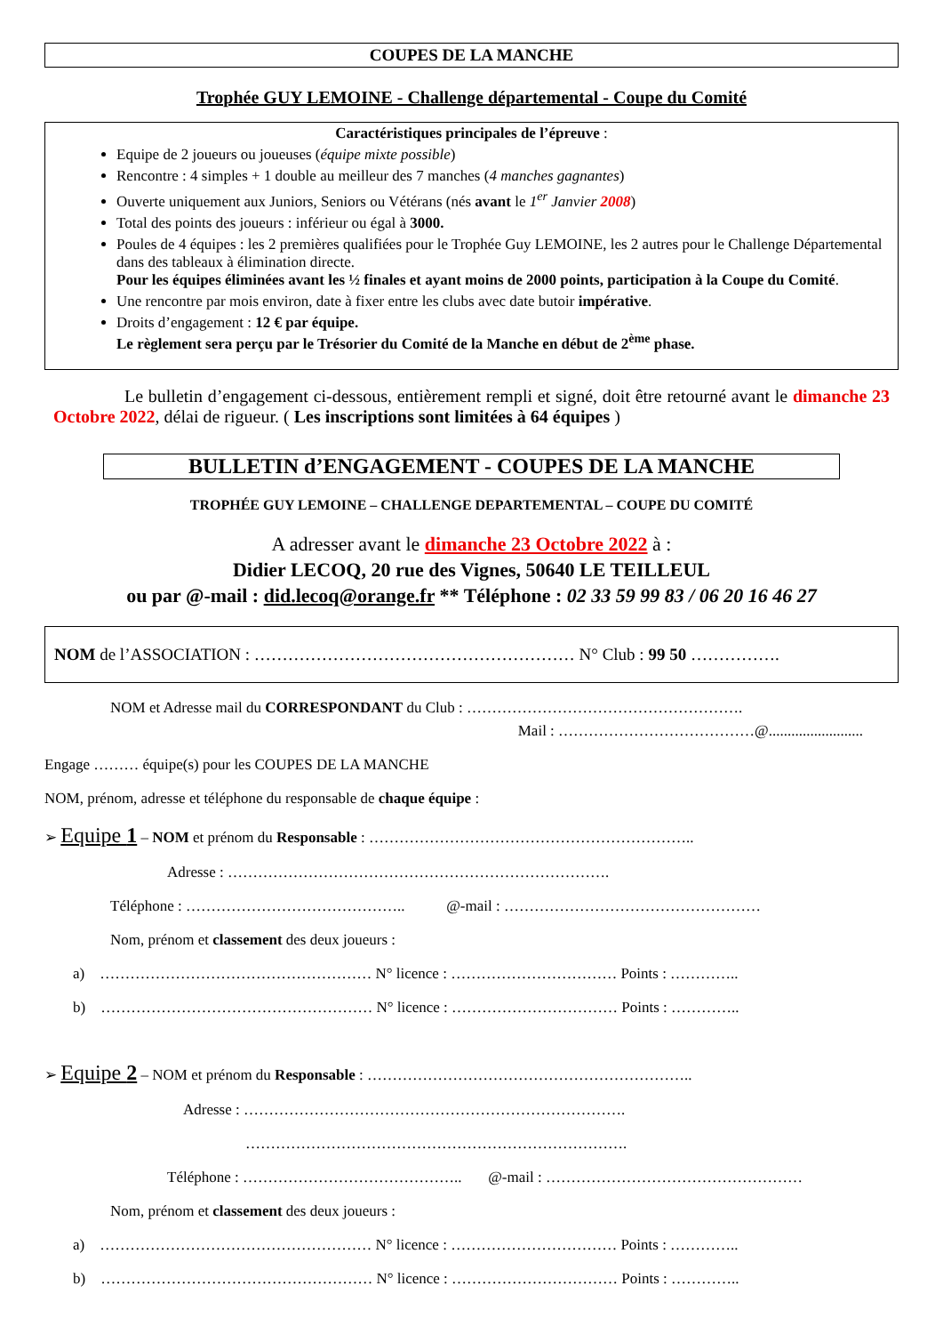COUPES DE LA MANCHE
Trophée GUY LEMOINE - Challenge départemental - Coupe du Comité
Caractéristiques principales de l’épreuve :
Equipe de 2 joueurs ou joueuses (équipe mixte possible)
Rencontre : 4 simples + 1 double au meilleur des 7 manches (4 manches gagnantes)
Ouverte uniquement aux Juniors, Seniors ou Vétérans (nés avant le 1<sup>er</sup> Janvier 2008)
Total des points des joueurs : inférieur ou égal à 3000.
Poules de 4 équipes : les 2 premières qualifiées pour le Trophée Guy LEMOINE, les 2 autres pour le Challenge Départemental dans des tableaux à élimination directe.
Pour les équipes éliminées avant les ½ finales et ayant moins de 2000 points, participation à la Coupe du Comité.
Une rencontre par mois environ, date à fixer entre les clubs avec date butoir impérative.
Droits d’engagement : 12 € par équipe.
Le règlement sera perçu par le Trésorier du Comité de la Manche en début de 2<sup>ème</sup> phase.
Le bulletin d’engagement ci-dessous, entièrement rempli et signé, doit être retourné avant le dimanche 23 Octobre 2022, délai de rigueur. ( Les inscriptions sont limitées à 64 équipes )
BULLETIN d’ENGAGEMENT - COUPES DE LA MANCHE
TROPHÉE GUY LEMOINE – CHALLENGE DEPARTEMENTAL – COUPE DU COMITÉ
A adresser avant le dimanche 23 Octobre 2022 à :
Didier LECOQ, 20 rue des Vignes, 50640 LE TEILLEUL
ou par @-mail : did.lecoq@orange.fr ** Téléphone : 02 33 59 99 83 / 06 20 16 46 27
NOM de l’ASSOCIATION : ………………………………………………… N° Club : 99 50 …………….
NOM et Adresse mail du CORRESPONDANT du Club : ……………………………………………….
Mail : …………………………………@.........................
Engage ……… équipe(s) pour les COUPES DE LA MANCHE
NOM, prénom, adresse et téléphone du responsable de chaque équipe :
➢ Equipe 1 – NOM et prénom du Responsable : ………………………………………………………..
Adresse : ………………………………………………………………….
Téléphone : …………………………………….. @-mail : ……………………………………………
Nom, prénom et classement des deux joueurs :
a) ……………………………………………… N° licence : …………………………… Points : …………..
b) ……………………………………………… N° licence : …………………………… Points : …………..
➢ Equipe 2 – NOM et prénom du Responsable : ………………………………………………………..
Adresse : ………………………………………………………………….
………………………………………………………………….
Téléphone : …………………………………….. @-mail : ……………………………………………
Nom, prénom et classement des deux joueurs :
a) ……………………………………………… N° licence : …………………………… Points : …………..
b) ……………………………………………… N° licence : …………………………… Points : …………..